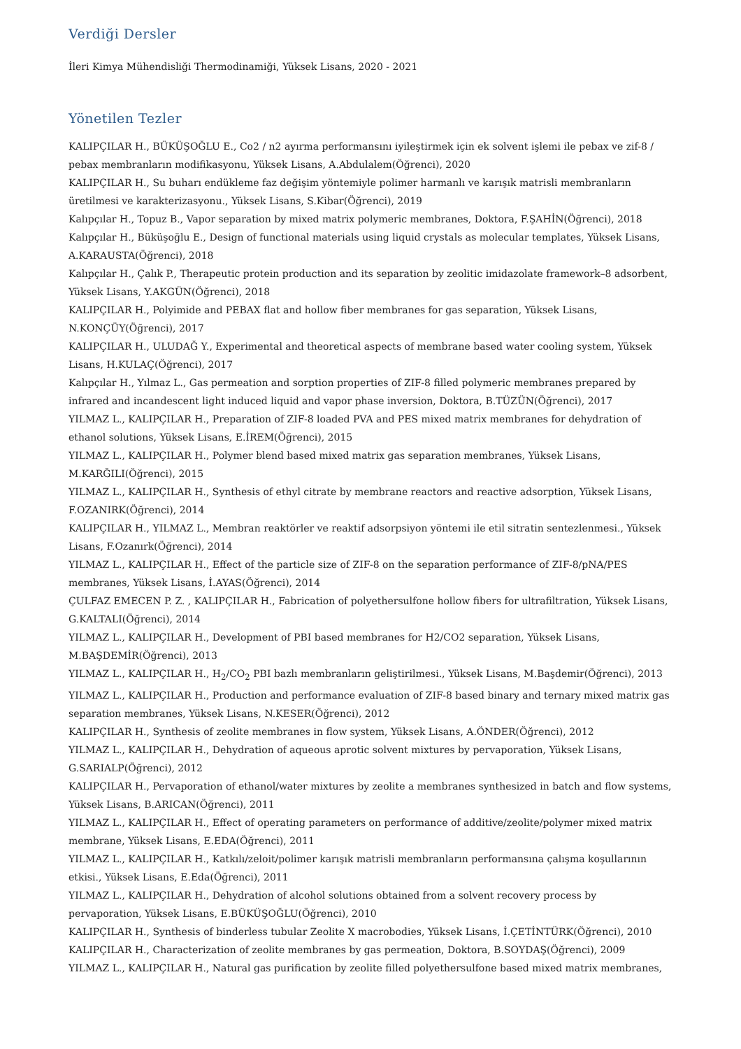Verdiği Dersler
İleri Kimya Mühendisliği Thermodinamiği, Yüksek Lisans, 2020 - 2021
Yönetilen Tezler
KALIPÇILAR H., BÜKÜŞOĞLU E., Co2 / n2 ayırma performansını iyileştirmek için ek solvent işlemi ile pebax ve zif-8 / pebax membranların modifikasyonu, Yüksek Lisans, A.Abdulalem(Öğrenci), 2020
KALIPÇILAR H., Su buharı endükleme faz değişim yöntemiyle polimer harmanlı ve karışık matrisli membranların üretilmesi ve karakterizasyonu., Yüksek Lisans, S.Kibar(Öğrenci), 2019
Kalıpçılar H., Topuz B., Vapor separation by mixed matrix polymeric membranes, Doktora, F.ŞAHİN(Öğrenci), 2018
Kalıpçılar H., Büküşoğlu E., Design of functional materials using liquid crystals as molecular templates, Yüksek Lisans, A.KARAUSTA(Öğrenci), 2018
Kalıpçılar H., Çalık P., Therapeutic protein production and its separation by zeolitic imidazolate framework–8 adsorbent, Yüksek Lisans, Y.AKGÜN(Öğrenci), 2018
KALIPÇILAR H., Polyimide and PEBAX flat and hollow fiber membranes for gas separation, Yüksek Lisans, N.KONÇÜY(Öğrenci), 2017
KALIPÇILAR H., ULUDAĞ Y., Experimental and theoretical aspects of membrane based water cooling system, Yüksek Lisans, H.KULAÇ(Öğrenci), 2017
Kalıpçılar H., Yılmaz L., Gas permeation and sorption properties of ZIF-8 filled polymeric membranes prepared by infrared and incandescent light induced liquid and vapor phase inversion, Doktora, B.TÜZÜN(Öğrenci), 2017
YILMAZ L., KALIPÇILAR H., Preparation of ZIF-8 loaded PVA and PES mixed matrix membranes for dehydration of ethanol solutions, Yüksek Lisans, E.İREM(Öğrenci), 2015
YILMAZ L., KALIPÇILAR H., Polymer blend based mixed matrix gas separation membranes, Yüksek Lisans, M.KARĞILI(Öğrenci), 2015
YILMAZ L., KALIPÇILAR H., Synthesis of ethyl citrate by membrane reactors and reactive adsorption, Yüksek Lisans, F.OZANIRK(Öğrenci), 2014
KALIPÇILAR H., YILMAZ L., Membran reaktörler ve reaktif adsorpsiyon yöntemi ile etil sitratin sentezlenmesi., Yüksek Lisans, F.Ozanırk(Öğrenci), 2014
YILMAZ L., KALIPÇILAR H., Effect of the particle size of ZIF-8 on the separation performance of ZIF-8/pNA/PES membranes, Yüksek Lisans, İ.AYAS(Öğrenci), 2014
ÇULFAZ EMECEN P. Z. , KALIPÇILAR H., Fabrication of polyethersulfone hollow fibers for ultrafiltration, Yüksek Lisans, G.KALTALI(Öğrenci), 2014
YILMAZ L., KALIPÇILAR H., Development of PBI based membranes for H2/CO2 separation, Yüksek Lisans, M.BAŞDEMİR(Öğrenci), 2013
YILMAZ L., KALIPÇILAR H., H<sub>2</sub>/CO<sub>2</sub> PBI bazlı membranların geliştirilmesi., Yüksek Lisans, M.Başdemir(Öğrenci), 2013
YILMAZ L., KALIPÇILAR H., Production and performance evaluation of ZIF-8 based binary and ternary mixed matrix gas separation membranes, Yüksek Lisans, N.KESER(Öğrenci), 2012
KALIPÇILAR H., Synthesis of zeolite membranes in flow system, Yüksek Lisans, A.ÖNDER(Öğrenci), 2012
YILMAZ L., KALIPÇILAR H., Dehydration of aqueous aprotic solvent mixtures by pervaporation, Yüksek Lisans, G.SARIALP(Öğrenci), 2012
KALIPÇILAR H., Pervaporation of ethanol/water mixtures by zeolite a membranes synthesized in batch and flow systems, Yüksek Lisans, B.ARICAN(Öğrenci), 2011
YILMAZ L., KALIPÇILAR H., Effect of operating parameters on performance of additive/zeolite/polymer mixed matrix membrane, Yüksek Lisans, E.EDA(Öğrenci), 2011
YILMAZ L., KALIPÇILAR H., Katkılı/zeloit/polimer karışık matrisli membranların performansına çalışma koşullarının etkisi., Yüksek Lisans, E.Eda(Öğrenci), 2011
YILMAZ L., KALIPÇILAR H., Dehydration of alcohol solutions obtained from a solvent recovery process by pervaporation, Yüksek Lisans, E.BÜKÜŞOĞLU(Öğrenci), 2010
KALIPÇILAR H., Synthesis of binderless tubular Zeolite X macrobodies, Yüksek Lisans, İ.ÇETİNTÜRK(Öğrenci), 2010
KALIPÇILAR H., Characterization of zeolite membranes by gas permeation, Doktora, B.SOYDAŞ(Öğrenci), 2009
YILMAZ L., KALIPÇILAR H., Natural gas purification by zeolite filled polyethersulfone based mixed matrix membranes,